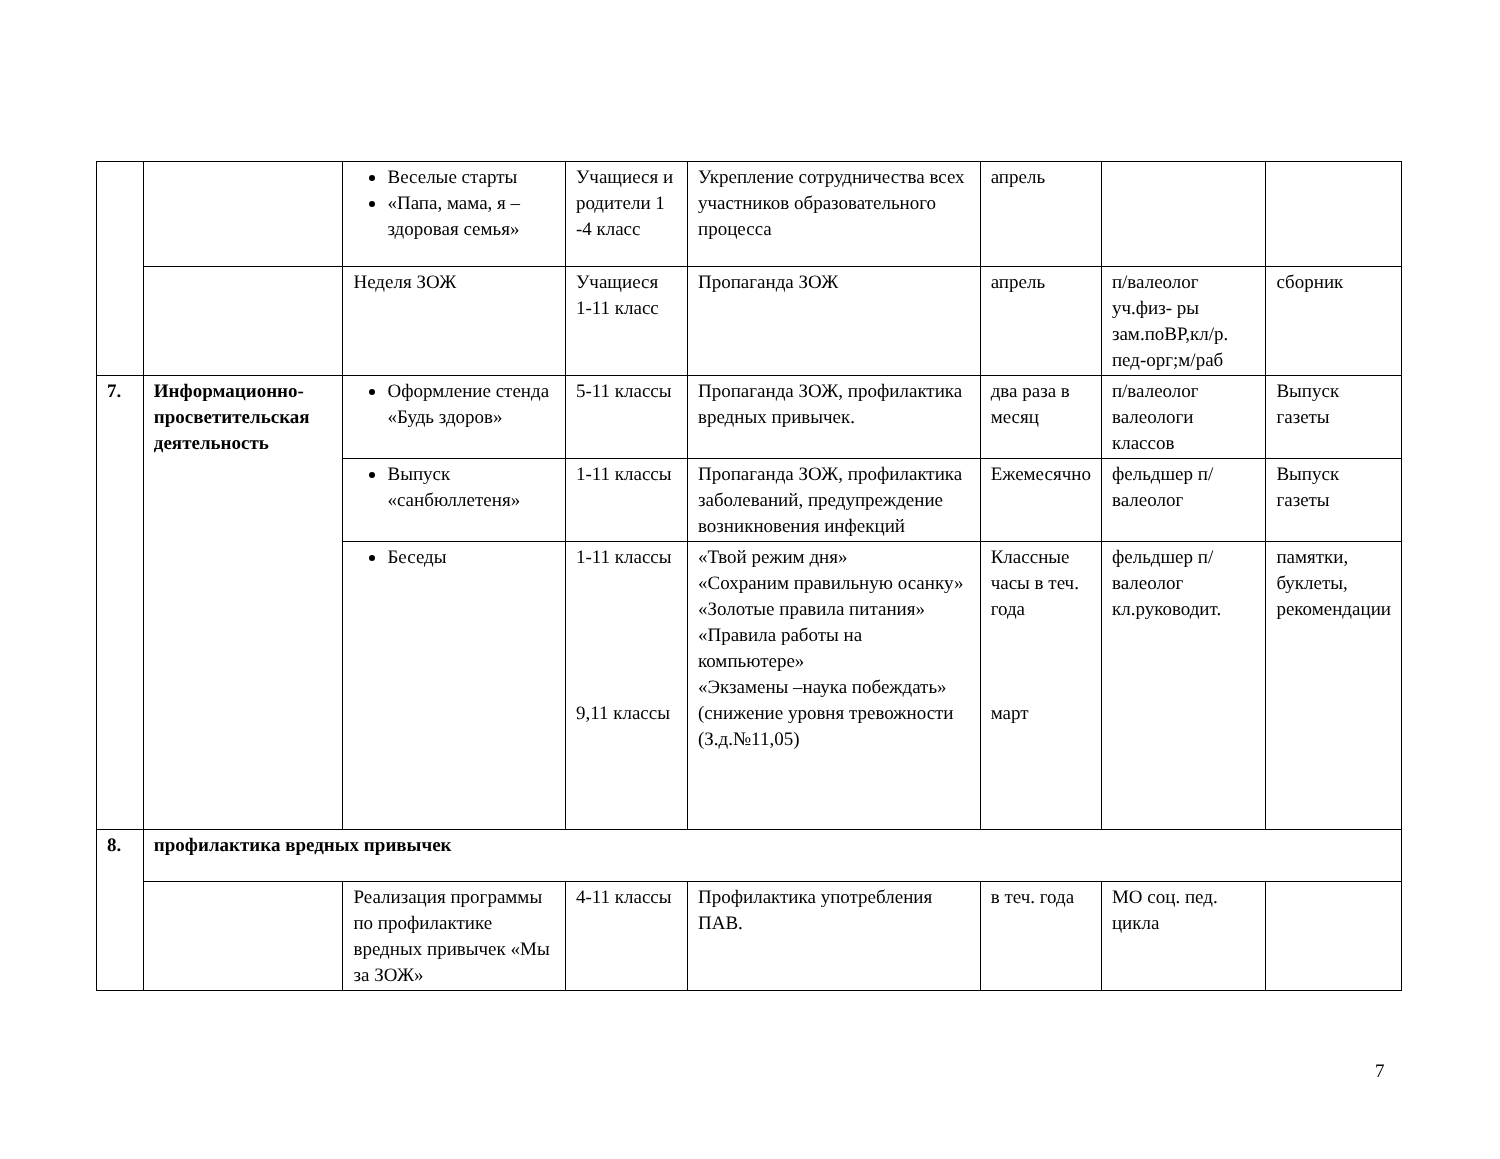| | | Веселые старты «Папа, мама, я – здоровая семья» | Учащиеся и родители 1 -4 класс | Укрепление сотрудничества всех участников образовательного процесса | апрель | | |
| | | Неделя ЗОЖ | Учащиеся 1-11 класс | Пропаганда ЗОЖ | апрель | п/валеолог уч.физ- ры зам.поВР,кл/р. пед-орг;м/раб | сборник |
| 7. | Информационно-просветительская деятельность | Оформление стенда «Будь здоров» | 5-11 классы | Пропаганда ЗОЖ, профилактика вредных привычек. | два раза в месяц | п/валеолог валеологи классов | Выпуск газеты |
| | | Выпуск «санбюллетеня» | 1-11 классы | Пропаганда ЗОЖ, профилактика заболеваний, предупреждение возникновения инфекций | Ежемесячно | фельдшер п/валеолог | Выпуск газеты |
| | | Беседы | 1-11 классы 9,11 классы | «Твой режим дня» «Сохраним правильную осанку» «Золотые правила питания» «Правила работы на компьютере» «Экзамены –наука побеждать» (снижение уровня тревожности (З.д.№11,05) | Классные часы в теч. года март | фельдшер п/валеолог кл.руководит. | памятки, буклеты, рекомендации |
| 8. | профилактика вредных привычек | | | | | | |
| | | Реализация программы по профилактике вредных привычек «Мы за ЗОЖ» | 4-11 классы | Профилактика употребления ПАВ. | в теч. года | МО соц. пед. цикла | |
7